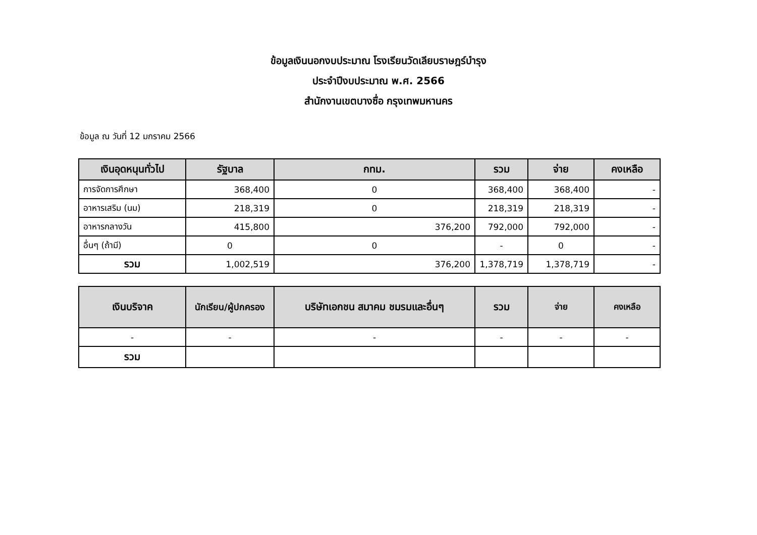ข้อมูลเงินนอกงบประมาณ โรงเรียนวัดเลียบราษฎร์บำรุง
ประจำปีงบประมาณ พ.ศ. 2566
สำนักงานเขตบางซื่อ กรุงเทพมหานคร
ข้อมูล ณ วันที่ 12 มกราคม 2566
| เงินอุดหนุนทั่วไป | รัฐบาล | กทม. | รวม | จ่าย | คงเหลือ |
| --- | --- | --- | --- | --- | --- |
| การจัดการศึกษา | 368,400 | 0 | 368,400 | 368,400 | - |
| อาหารเสริม (นม) | 218,319 | 0 | 218,319 | 218,319 | - |
| อาหารกลางวัน | 415,800 | 376,200 | 792,000 | 792,000 | - |
| อื่นๆ (ถ้ามี) | 0 | 0 | - | 0 | - |
| รวม | 1,002,519 | 376,200 | 1,378,719 | 1,378,719 | - |
| เงินบริจาค | นักเรียน/ผู้ปกครอง | บริษัทเอกชน สมาคม ชมรมและอื่นๆ | รวม | จ่าย | คงเหลือ |
| --- | --- | --- | --- | --- | --- |
| - | - | - | - | - | - |
| รวม | | | | | |